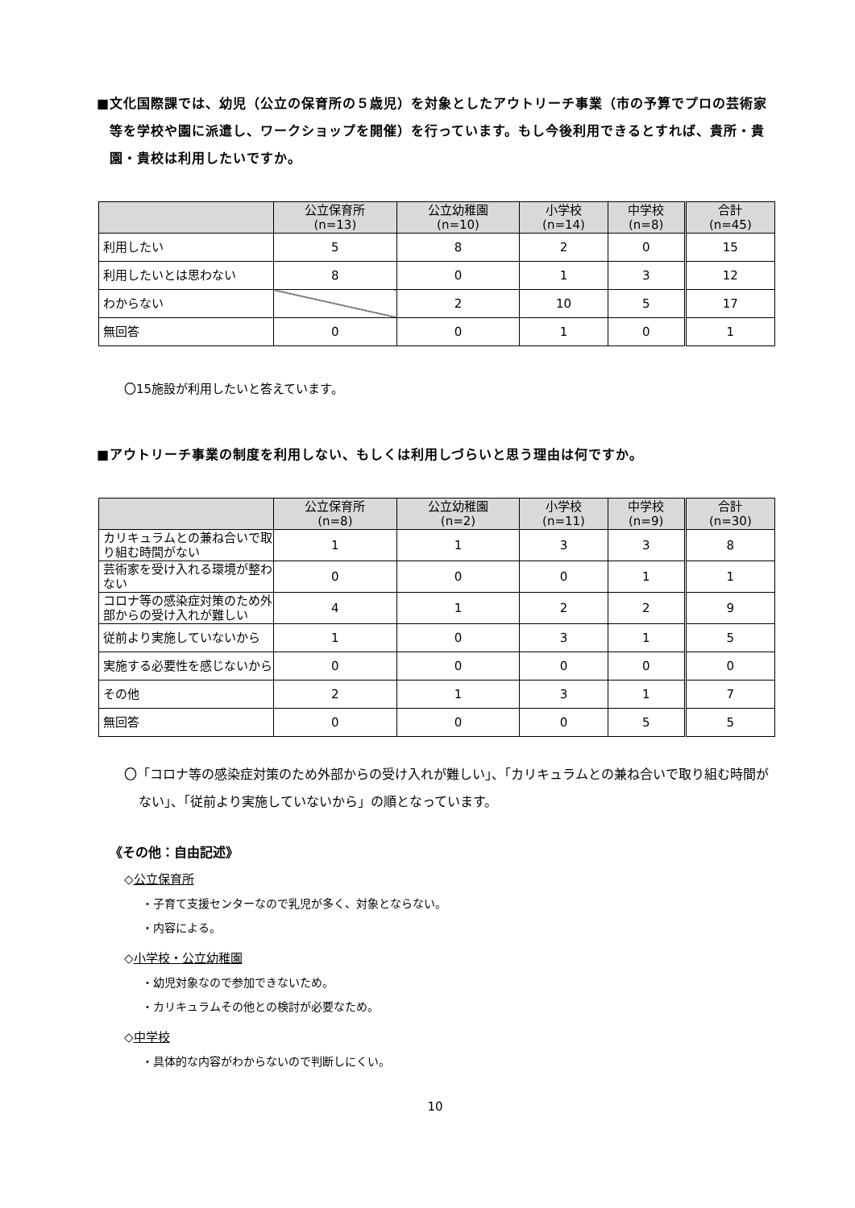■文化国際課では、幼児（公立の保育所の５歳児）を対象としたアウトリーチ事業（市の予算でプロの芸術家等を学校や園に派遣し、ワークショップを開催）を行っています。もし今後利用できるとすれば、貴所・貴園・貴校は利用したいですか。
| | 公立保育所 (n=13) | 公立幼稚園 (n=10) | 小学校 (n=14) | 中学校 (n=8) | 合計 (n=45) |
| --- | --- | --- | --- | --- | --- |
| 利用したい | 5 | 8 | 2 | 0 | 15 |
| 利用したいとは思わない | 8 | 0 | 1 | 3 | 12 |
| わからない | | 2 | 10 | 5 | 17 |
| 無回答 | 0 | 0 | 1 | 0 | 1 |
〇15施設が利用したいと答えています。
■アウトリーチ事業の制度を利用しない、もしくは利用しづらいと思う理由は何ですか。
| | 公立保育所 (n=8) | 公立幼稚園 (n=2) | 小学校 (n=11) | 中学校 (n=9) | 合計 (n=30) |
| --- | --- | --- | --- | --- | --- |
| カリキュラムとの兼ね合いで取り組む時間がない | 1 | 1 | 3 | 3 | 8 |
| 芸術家を受け入れる環境が整わない | 0 | 0 | 0 | 1 | 1 |
| コロナ等の感染症対策のため外部からの受け入れが難しい | 4 | 1 | 2 | 2 | 9 |
| 従前より実施していないから | 1 | 0 | 3 | 1 | 5 |
| 実施する必要性を感じないから | 0 | 0 | 0 | 0 | 0 |
| その他 | 2 | 1 | 3 | 1 | 7 |
| 無回答 | 0 | 0 | 0 | 5 | 5 |
〇「コロナ等の感染症対策のため外部からの受け入れが難しい」、「カリキュラムとの兼ね合いで取り組む時間がない」、「従前より実施していないから」の順となっています。
《その他：自由記述》
◇公立保育所
・子育て支援センターなので乳児が多く、対象とならない。
・内容による。
◇小学校・公立幼稚園
・幼児対象なので参加できないため。
・カリキュラムその他との検討が必要なため。
◇中学校
・具体的な内容がわからないので判断しにくい。
10